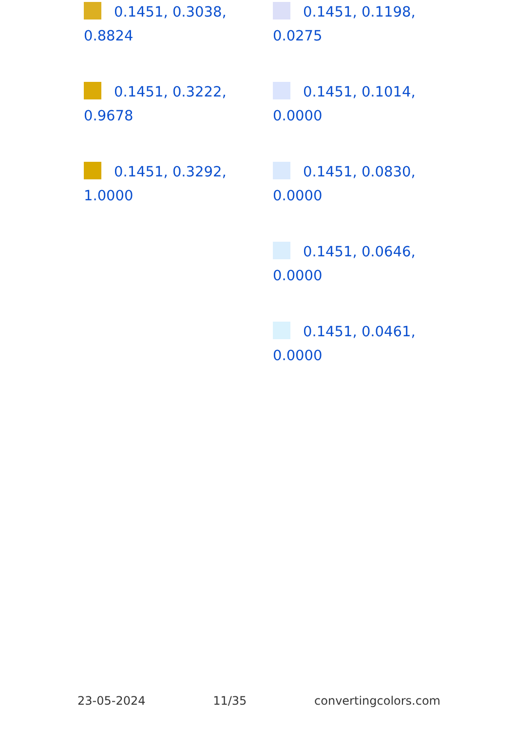0.1451, 0.3038, 0.8824
0.1451, 0.3222, 0.9678
0.1451, 0.3292, 1.0000
0.1451, 0.1198, 0.0275
0.1451, 0.1014, 0.0000
0.1451, 0.0830, 0.0000
0.1451, 0.0646, 0.0000
0.1451, 0.0461, 0.0000
23-05-2024 11/35 convertingcolors.com